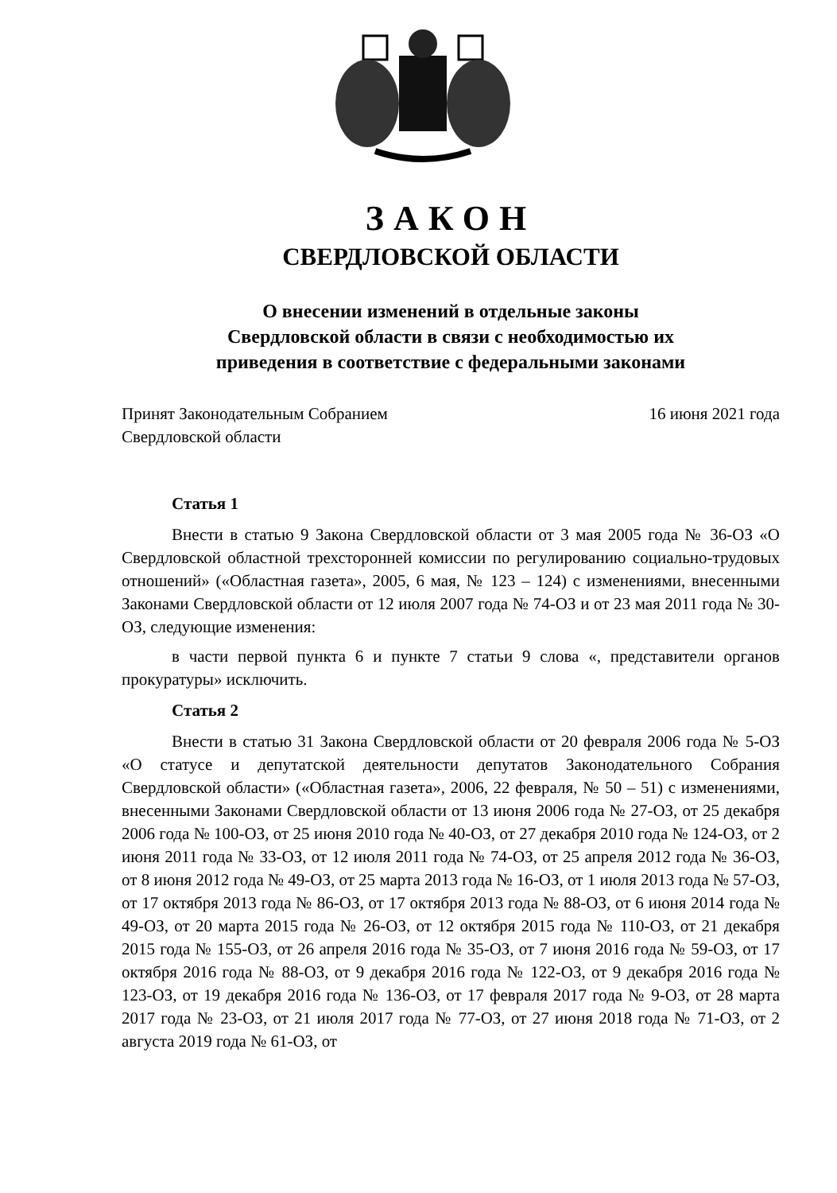ЗАКОН
СВЕРДЛОВСКОЙ ОБЛАСТИ
О внесении изменений в отдельные законы
Свердловской области в связи с необходимостью их
приведения в соответствие с федеральными законами
Принят Законодательным Собранием
Свердловской области
16 июня 2021 года
Статья 1
Внести в статью 9 Закона Свердловской области от 3 мая 2005 года № 36-ОЗ «О Свердловской областной трехсторонней комиссии по регулированию социально-трудовых отношений» («Областная газета», 2005, 6 мая, № 123 – 124) с изменениями, внесенными Законами Свердловской области от 12 июля 2007 года № 74-ОЗ и от 23 мая 2011 года № 30-ОЗ, следующие изменения:
в части первой пункта 6 и пункте 7 статьи 9 слова «, представители органов прокуратуры» исключить.
Статья 2
Внести в статью 31 Закона Свердловской области от 20 февраля 2006 года № 5-ОЗ «О статусе и депутатской деятельности депутатов Законодательного Собрания Свердловской области» («Областная газета», 2006, 22 февраля, № 50 – 51) с изменениями, внесенными Законами Свердловской области от 13 июня 2006 года № 27-ОЗ, от 25 декабря 2006 года № 100-ОЗ, от 25 июня 2010 года № 40-ОЗ, от 27 декабря 2010 года № 124-ОЗ, от 2 июня 2011 года № 33-ОЗ, от 12 июля 2011 года № 74-ОЗ, от 25 апреля 2012 года № 36-ОЗ, от 8 июня 2012 года № 49-ОЗ, от 25 марта 2013 года № 16-ОЗ, от 1 июля 2013 года № 57-ОЗ, от 17 октября 2013 года № 86-ОЗ, от 17 октября 2013 года № 88-ОЗ, от 6 июня 2014 года № 49-ОЗ, от 20 марта 2015 года № 26-ОЗ, от 12 октября 2015 года № 110-ОЗ, от 21 декабря 2015 года № 155-ОЗ, от 26 апреля 2016 года № 35-ОЗ, от 7 июня 2016 года № 59-ОЗ, от 17 октября 2016 года № 88-ОЗ, от 9 декабря 2016 года № 122-ОЗ, от 9 декабря 2016 года № 123-ОЗ, от 19 декабря 2016 года № 136-ОЗ, от 17 февраля 2017 года № 9-ОЗ, от 28 марта 2017 года № 23-ОЗ, от 21 июля 2017 года № 77-ОЗ, от 27 июня 2018 года № 71-ОЗ, от 2 августа 2019 года № 61-ОЗ, от